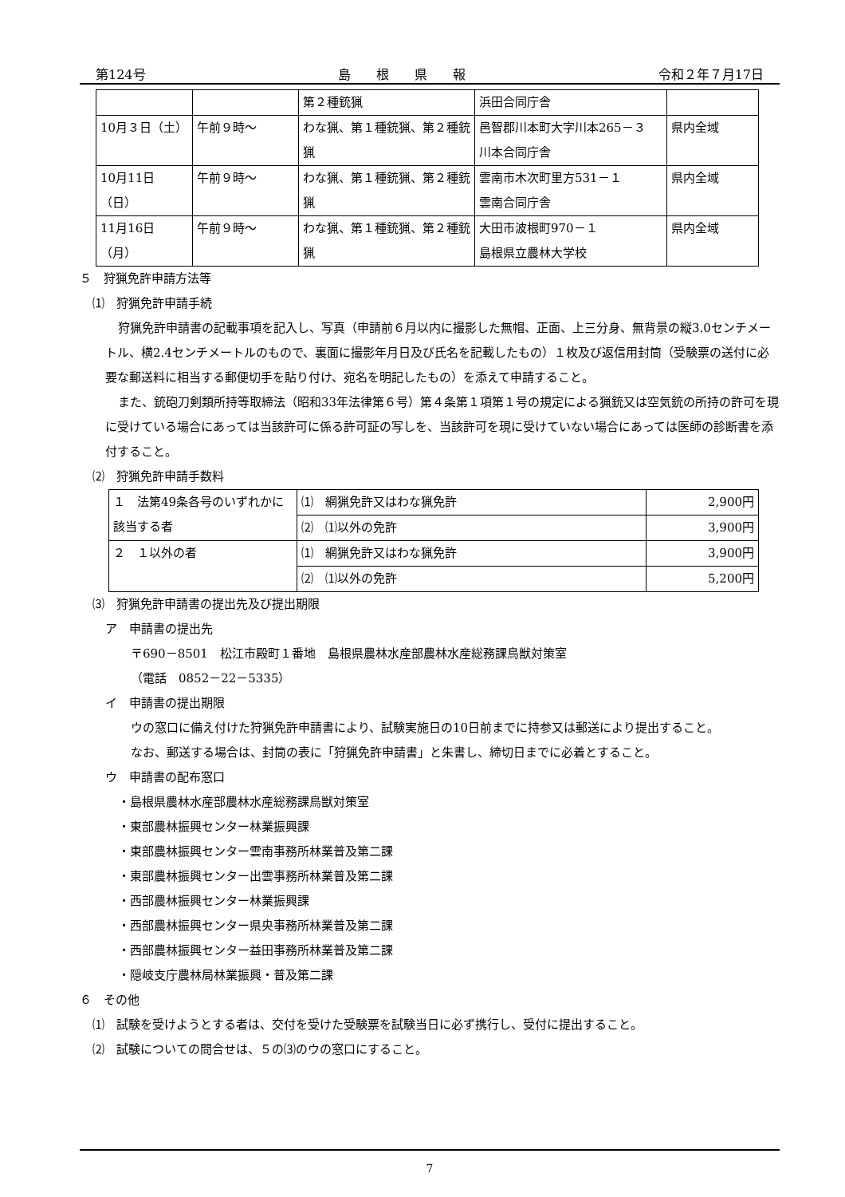第124号 島　　根　　県　　報 令和２年７月17日
| | | 第２種銃猟 | 浜田合同庁舎 | |
| 10月３日（土） | 午前９時～ | わな猟、第１種銃猟、第２種銃猟 | 邑智郡川本町大字川本265－３ 川本合同庁舎 | 県内全域 |
| 10月11日（日） | 午前９時～ | わな猟、第１種銃猟、第２種銃猟 | 雲南市木次町里方531－１ 雲南合同庁舎 | 県内全域 |
| 11月16日（月） | 午前９時～ | わな猟、第１種銃猟、第２種銃猟 | 大田市波根町970－１ 島根県立農林大学校 | 県内全域 |
５　狩猟免許申請方法等
⑴　狩猟免許申請手続
狩猟免許申請書の記載事項を記入し、写真（申請前６月以内に撮影した無帽、正面、上三分身、無背景の縦3.0センチメートル、横2.4センチメートルのもので、裏面に撮影年月日及び氏名を記載したもの）１枚及び返信用封筒（受験票の送付に必要な郵送料に相当する郵便切手を貼り付け、宛名を明記したもの）を添えて申請すること。
また、銃砲刀剣類所持等取締法（昭和33年法律第６号）第４条第１項第１号の規定による猟銃又は空気銃の所持の許可を現に受けている場合にあっては当該許可に係る許可証の写しを、当該許可を現に受けていない場合にあっては医師の診断書を添付すること。
⑵　狩猟免許申請手数料
| １ 法第49条各号のいずれかに該当する者 | ⑴ 網猟免許又はわな猟免許 | 2,900円 |
| | ⑵ ⑴以外の免許 | 3,900円 |
| ２ １以外の者 | ⑴ 網猟免許又はわな猟免許 | 3,900円 |
| | ⑵ ⑴以外の免許 | 5,200円 |
⑶　狩猟免許申請書の提出先及び提出期限
ア　申請書の提出先
〒690－8501　松江市殿町１番地　島根県農林水産部農林水産総務課鳥獣対策室
（電話　0852－22－5335）
イ　申請書の提出期限
ウの窓口に備え付けた狩猟免許申請書により、試験実施日の10日前までに持参又は郵送により提出すること。
なお、郵送する場合は、封筒の表に「狩猟免許申請書」と朱書し、締切日までに必着とすること。
ウ　申請書の配布窓口
・島根県農林水産部農林水産総務課鳥獣対策室
・東部農林振興センター林業振興課
・東部農林振興センター雲南事務所林業普及第二課
・東部農林振興センター出雲事務所林業普及第二課
・西部農林振興センター林業振興課
・西部農林振興センター県央事務所林業普及第二課
・西部農林振興センター益田事務所林業普及第二課
・隠岐支庁農林局林業振興・普及第二課
６　その他
⑴　試験を受けようとする者は、交付を受けた受験票を試験当日に必ず携行し、受付に提出すること。
⑵　試験についての問合せは、５の⑶のウの窓口にすること。
7